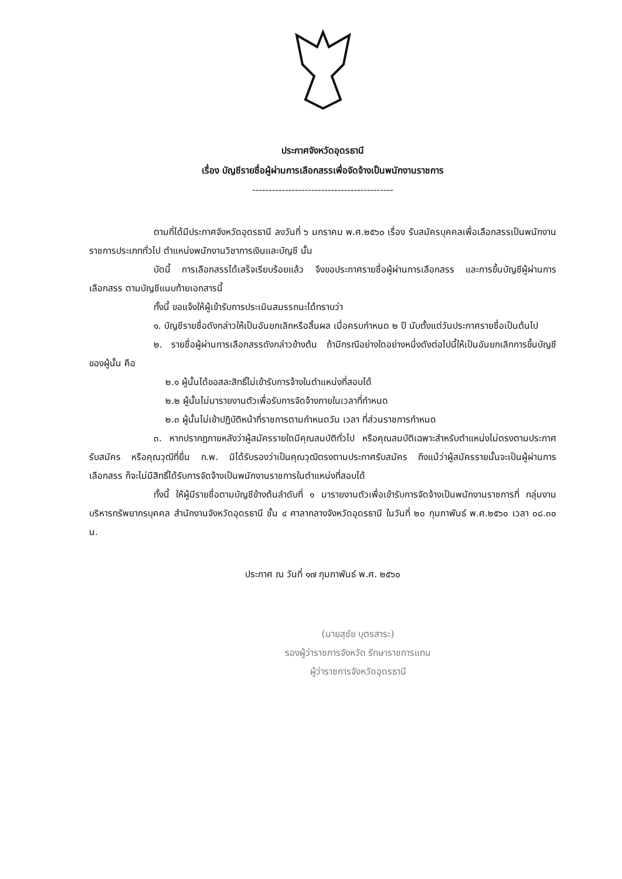ประกาศจังหวัดอุดรธานี
เรื่อง บัญชีรายชื่อผู้ผ่านการเลือกสรรเพื่อจัดจ้างเป็นพนักงานราชการ
-------------------------------------------
ตามที่ได้มีประกาศจังหวัดอุดรธานี ลงวันที่ ๖ มกราคม พ.ศ.๒๕๖๐ เรื่อง รับสมัครบุคคลเพื่อเลือกสรรเป็นพนักงานราชการประเภททั่วไป ตำแหน่งพนักงานวิชาการเงินและบัญชี นั้น
บัดนี้ การเลือกสรรได้เสร็จเรียบร้อยแล้ว จึงขอประกาศรายชื่อผู้ผ่านการเลือกสรร และการขึ้นบัญชีผู้ผ่านการเลือกสรร ตามบัญชีแนบท้ายเอกสารนี้
ทั้งนี้ ขอแจ้งให้ผู้เข้ารับการประเมินสมรรถนะได้ทราบว่า
๑. บัญชีรายชื่อดังกล่าวให้เป็นอันยกเลิกหรือสิ้นผล เมื่อครบกำหนด ๒ ปี นับตั้งแต่วันประกาศรายชื่อเป็นต้นไป
๒. รายชื่อผู้ผ่านการเลือกสรรดังกล่าวข้างต้น ถ้ามีกรณีอย่างใดอย่างหนึ่งดังต่อไปนี้ให้เป็นอันยกเลิกการขึ้นบัญชีของผู้นั้น คือ
๒.๑ ผู้นั้นได้ขอสละสิทธิ์ไม่เข้ารับการจ้างในตำแหน่งที่สอบได้
๒.๒ ผู้นั้นไม่มารายงานตัวเพื่อรับการจัดจ้างภายในเวลาที่กำหนด
๒.๓ ผู้นั้นไม่เข้าปฏิบัติหน้าที่ราชการตามกำหนดวัน เวลา ที่ส่วนราชการกำหนด
๓. หากปรากฏภายหลังว่าผู้สมัครรายใดมีคุณสมบัติทั่วไป หรือคุณสมบัติเฉพาะสำหรับตำแหน่งไม่ตรงตามประกาศรับสมัคร หรือคุณวุฒิที่ยื่น ก.พ. มิได้รับรองว่าเป็นคุณวุฒิตรงตามประกาศรับสมัคร ถึงแม้ว่าผู้สมัครรายนั้นจะเป็นผู้ผ่านการเลือกสรร ก็จะไม่มีสิทธิ์ได้รับการจัดจ้างเป็นพนักงานราชการในตำแหน่งที่สอบได้
ทั้งนี้ ให้ผู้มีรายชื่อตามบัญชีข้างต้นลำดับที่ ๑ มารายงานตัวเพื่อเข้ารับการจัดจ้างเป็นพนักงานราชการที่ กลุ่มงานบริหารทรัพยากรบุคคล สำนักงานจังหวัดอุดรธานี ชั้น ๔ ศาลากลางจังหวัดอุดรธานี ในวันที่ ๒๐ กุมภาพันธ์ พ.ศ.๒๕๖๐ เวลา ๐๘.๓๐ น.
ประกาศ ณ วันที่ ๑๗ กุมภาพันธ์ พ.ศ. ๒๕๖๐
(นายสุชัย บุตรสาระ)
รองผู้ว่าราชการจังหวัด รักษาราชการแทน
ผู้ว่าราชการจังหวัดอุดรธานี